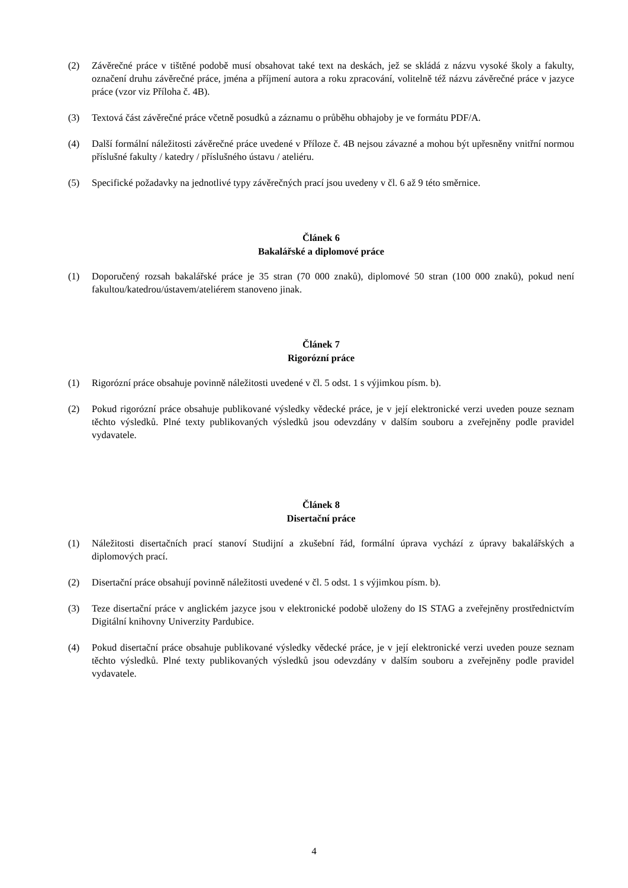(2) Závěrečné práce v tištěné podobě musí obsahovat také text na deskách, jež se skládá z názvu vysoké školy a fakulty, označení druhu závěrečné práce, jména a příjmení autora a roku zpracování, volitelně též názvu závěrečné práce v jazyce práce (vzor viz Příloha č. 4B).
(3) Textová část závěrečné práce včetně posudků a záznamu o průběhu obhajoby je ve formátu PDF/A.
(4) Další formální náležitosti závěrečné práce uvedené v Příloze č. 4B nejsou závazné a mohou být upřesněny vnitřní normou příslušné fakulty / katedry / příslušného ústavu / ateliéru.
(5) Specifické požadavky na jednotlivé typy závěrečných prací jsou uvedeny v čl. 6 až 9 této směrnice.
Článek 6
Bakalářské a diplomové práce
(1) Doporučený rozsah bakalářské práce je 35 stran (70 000 znaků), diplomové 50 stran (100 000 znaků), pokud není fakultou/katedrou/ústavem/ateliérem stanoveno jinak.
Článek 7
Rigorózní práce
(1) Rigorózní práce obsahuje povinně náležitosti uvedené v čl. 5 odst. 1 s výjimkou písm. b).
(2) Pokud rigorózní práce obsahuje publikované výsledky vědecké práce, je v její elektronické verzi uveden pouze seznam těchto výsledků. Plné texty publikovaných výsledků jsou odevzdány v dalším souboru a zveřejněny podle pravidel vydavatele.
Článek 8
Disertační práce
(1) Náležitosti disertačních prací stanoví Studijní a zkušební řád, formální úprava vychází z úpravy bakalářských a diplomových prací.
(2) Disertační práce obsahují povinně náležitosti uvedené v čl. 5 odst. 1 s výjimkou písm. b).
(3) Teze disertační práce v anglickém jazyce jsou v elektronické podobě uloženy do IS STAG a zveřejněny prostřednictvím Digitální knihovny Univerzity Pardubice.
(4) Pokud disertační práce obsahuje publikované výsledky vědecké práce, je v její elektronické verzi uveden pouze seznam těchto výsledků. Plné texty publikovaných výsledků jsou odevzdány v dalším souboru a zveřejněny podle pravidel vydavatele.
4